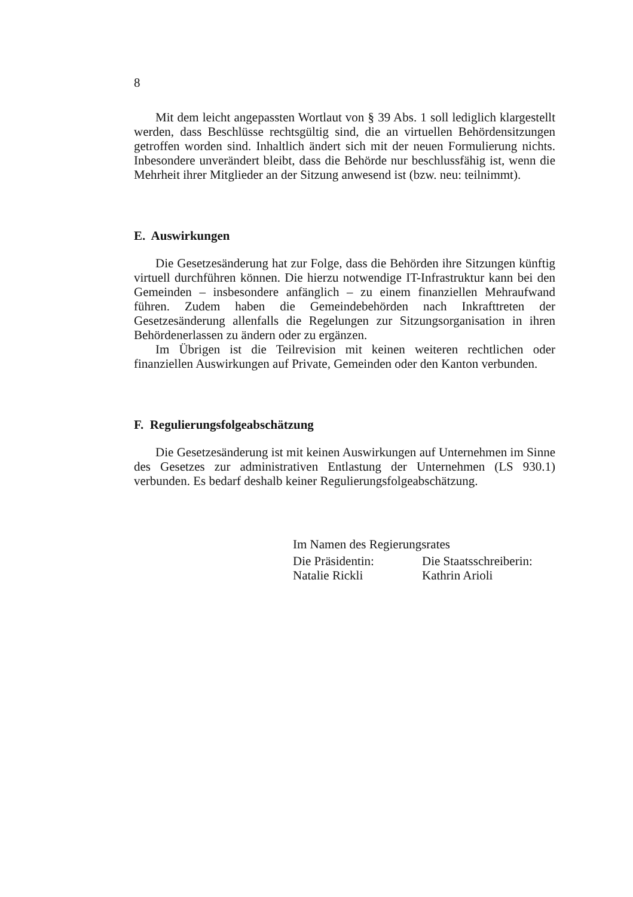8
Mit dem leicht angepassten Wortlaut von § 39 Abs. 1 soll lediglich klargestellt werden, dass Beschlüsse rechtsgültig sind, die an virtuellen Behördensitzungen getroffen worden sind. Inhaltlich ändert sich mit der neuen Formulierung nichts. Inbesondere unverändert bleibt, dass die Behörde nur beschlussfähig ist, wenn die Mehrheit ihrer Mitglieder an der Sitzung anwesend ist (bzw. neu: teilnimmt).
E. Auswirkungen
Die Gesetzesänderung hat zur Folge, dass die Behörden ihre Sitzungen künftig virtuell durchführen können. Die hierzu notwendige IT-Infrastruktur kann bei den Gemeinden – insbesondere anfänglich – zu einem finanziellen Mehraufwand führen. Zudem haben die Gemeindebehörden nach Inkrafttreten der Gesetzesänderung allenfalls die Regelungen zur Sitzungsorganisation in ihren Behördenerlassen zu ändern oder zu ergänzen.
Im Übrigen ist die Teilrevision mit keinen weiteren rechtlichen oder finanziellen Auswirkungen auf Private, Gemeinden oder den Kanton verbunden.
F. Regulierungsfolgeabschätzung
Die Gesetzesänderung ist mit keinen Auswirkungen auf Unternehmen im Sinne des Gesetzes zur administrativen Entlastung der Unternehmen (LS 930.1) verbunden. Es bedarf deshalb keiner Regulierungsfolgeabschätzung.
Im Namen des Regierungsrates
| Die Präsidentin: | Die Staatsschreiberin: |
| Natalie Rickli | Kathrin Arioli |